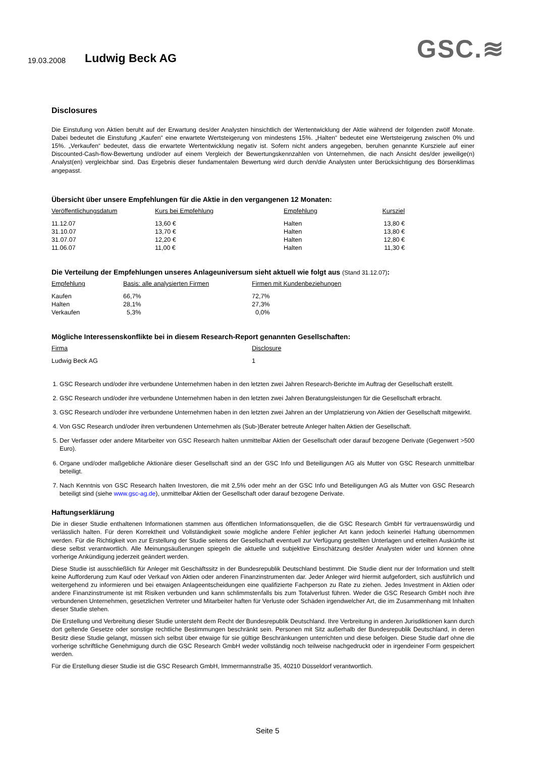19.03.2008 Ludwig Beck AG GSC.≋
Disclosures
Die Einstufung von Aktien beruht auf der Erwartung des/der Analysten hinsichtlich der Wertentwicklung der Aktie während der folgenden zwölf Monate. Dabei bedeutet die Einstufung „Kaufen“ eine erwartete Wertsteigerung von mindestens 15%. „Halten“ bedeutet eine Wertsteigerung zwischen 0% und 15%. „Verkaufen“ bedeutet, dass die erwartete Wertentwicklung negativ ist. Sofern nicht anders angegeben, beruhen genannte Kursziele auf einer Discounted-Cash-flow-Bewertung und/oder auf einem Vergleich der Bewertungskennzahlen von Unternehmen, die nach Ansicht des/der jeweilige(n) Analyst(en) vergleichbar sind. Das Ergebnis dieser fundamentalen Bewertung wird durch den/die Analysten unter Berücksichtigung des Börsenklimas angepasst.
Übersicht über unsere Empfehlungen für die Aktie in den vergangenen 12 Monaten:
| Veröffentlichungsdatum | Kurs bei Empfehlung | Empfehlung | Kursziel |
| --- | --- | --- | --- |
| 11.12.07 | 13,60 € | Halten | 13,80 € |
| 31.10.07 | 13,70 € | Halten | 13,80 € |
| 31.07.07 | 12,20 € | Halten | 12,80 € |
| 11.06.07 | 11,00 € | Halten | 11,30 € |
Die Verteilung der Empfehlungen unseres Anlageuniversum sieht aktuell wie folgt aus (Stand 31.12.07):
| Empfehlung | Basis: alle analysierten Firmen | Firmen mit Kundenbeziehungen |
| --- | --- | --- |
| Kaufen | 66,7% | 72,7% |
| Halten | 28,1% | 27,3% |
| Verkaufen | 5,3% | 0,0% |
Mögliche Interessenskonflikte bei in diesem Research-Report genannten Gesellschaften:
| Firma | Disclosure |
| --- | --- |
| Ludwig Beck AG | 1 |
1. GSC Research und/oder ihre verbundene Unternehmen haben in den letzten zwei Jahren Research-Berichte im Auftrag der Gesellschaft erstellt.
2. GSC Research und/oder ihre verbundene Unternehmen haben in den letzten zwei Jahren Beratungsleistungen für die Gesellschaft erbracht.
3. GSC Research und/oder ihre verbundene Unternehmen haben in den letzten zwei Jahren an der Umplatzierung von Aktien der Gesellschaft mitgewirkt.
4. Von GSC Research und/oder ihren verbundenen Unternehmen als (Sub-)Berater betreute Anleger halten Aktien der Gesellschaft.
5. Der Verfasser oder andere Mitarbeiter von GSC Research halten unmittelbar Aktien der Gesellschaft oder darauf bezogene Derivate (Gegenwert >500 Euro).
6. Organe und/oder maßgebliche Aktionäre dieser Gesellschaft sind an der GSC Info und Beteiligungen AG als Mutter von GSC Research unmittelbar beteiligt.
7. Nach Kenntnis von GSC Research halten Investoren, die mit 2,5% oder mehr an der GSC Info und Beteiligungen AG als Mutter von GSC Research beteiligt sind (siehe www.gsc-ag.de), unmittelbar Aktien der Gesellschaft oder darauf bezogene Derivate.
Haftungserklärung
Die in dieser Studie enthaltenen Informationen stammen aus öffentlichen Informationsquellen, die die GSC Research GmbH für vertrauenswürdig und verlässlich halten. Für deren Korrektheit und Vollständigkeit sowie mögliche andere Fehler jeglicher Art kann jedoch keinerlei Haftung übernommen werden. Für die Richtigkeit von zur Erstellung der Studie seitens der Gesellschaft eventuell zur Verfügung gestellten Unterlagen und erteilten Auskünfte ist diese selbst verantwortlich. Alle Meinungsäußerungen spiegeln die aktuelle und subjektive Einschätzung des/der Analysten wider und können ohne vorherige Ankündigung jederzeit geändert werden.
Diese Studie ist ausschließlich für Anleger mit Geschäftssitz in der Bundesrepublik Deutschland bestimmt. Die Studie dient nur der Information und stellt keine Aufforderung zum Kauf oder Verkauf von Aktien oder anderen Finanzinstrumenten dar. Jeder Anleger wird hiermit aufgefordert, sich ausführlich und weitergehend zu informieren und bei etwaigen Anlageentscheidungen eine qualifizierte Fachperson zu Rate zu ziehen. Jedes Investment in Aktien oder andere Finanzinstrumente ist mit Risiken verbunden und kann schlimmstenfalls bis zum Totalverlust führen. Weder die GSC Research GmbH noch ihre verbundenen Unternehmen, gesetzlichen Vertreter und Mitarbeiter haften für Verluste oder Schäden irgendwelcher Art, die im Zusammenhang mit Inhalten dieser Studie stehen.
Die Erstellung und Verbreitung dieser Studie untersteht dem Recht der Bundesrepublik Deutschland. Ihre Verbreitung in anderen Jurisdiktionen kann durch dort geltende Gesetze oder sonstige rechtliche Bestimmungen beschränkt sein. Personen mit Sitz außerhalb der Bundesrepublik Deutschland, in deren Besitz diese Studie gelangt, müssen sich selbst über etwaige für sie gültige Beschränkungen unterrichten und diese befolgen. Diese Studie darf ohne die vorherige schriftliche Genehmigung durch die GSC Research GmbH weder vollständig noch teilweise nachgedruckt oder in irgendeiner Form gespeichert werden.
Für die Erstellung dieser Studie ist die GSC Research GmbH, Immermannstraße 35, 40210 Düsseldorf verantwortlich.
Seite 5